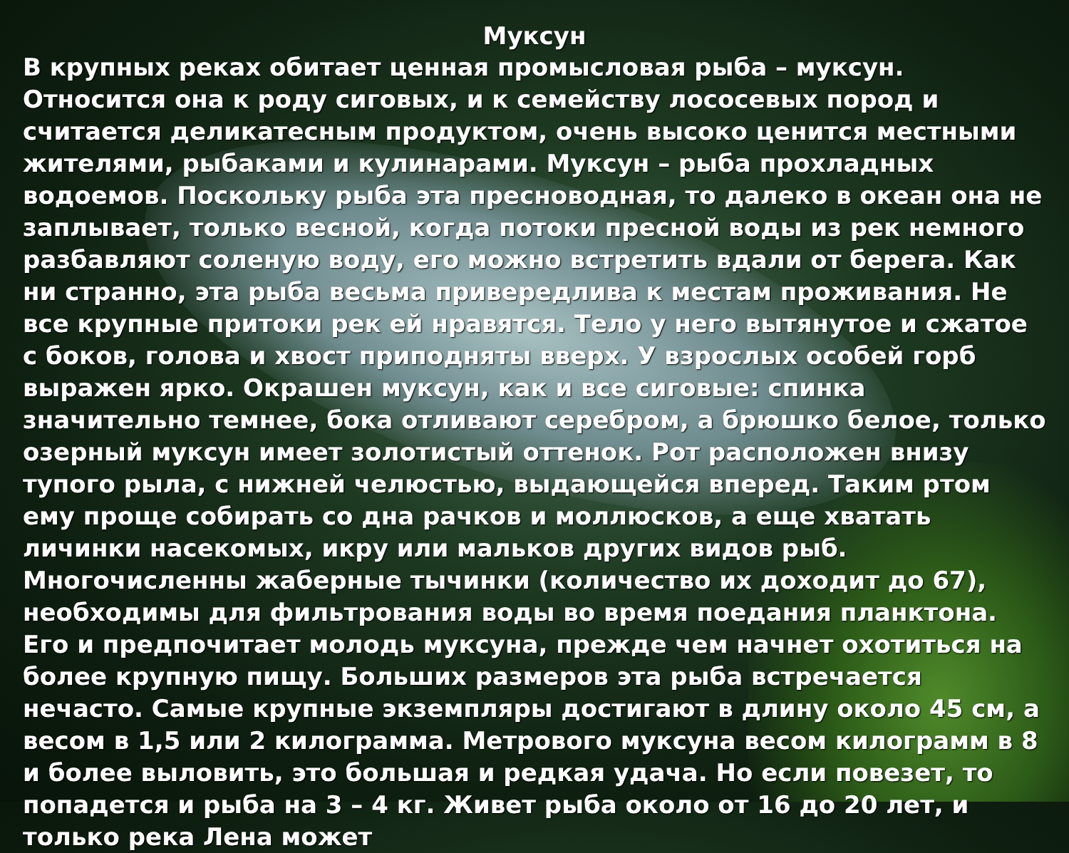Муксун
В крупных реках обитает ценная промысловая рыба – муксун. Относится она к роду сиговых, и к семейству лососевых пород и считается деликатесным продуктом, очень высоко ценится местными жителями, рыбаками и кулинарами. Муксун – рыба прохладных водоемов. Поскольку рыба эта пресноводная, то далеко в океан она не заплывает, только весной, когда потоки пресной воды из рек немного разбавляют соленую воду, его можно встретить вдали от берега. Как ни странно, эта рыба весьма привередлива к местам проживания. Не все крупные притоки рек ей нравятся. Тело у него вытянутое и сжатое с боков, голова и хвост приподняты вверх. У взрослых особей горб выражен ярко. Окрашен муксун, как и все сиговые: спинка значительно темнее, бока отливают серебром, а брюшко белое, только озерный муксун имеет золотистый оттенок. Рот расположен внизу тупого рыла, с нижней челюстью, выдающейся вперед. Таким ртом ему проще собирать со дна рачков и моллюсков, а еще хватать личинки насекомых, икру или мальков других видов рыб. Многочисленны жаберные тычинки (количество их доходит до 67), необходимы для фильтрования воды во время поедания планктона. Его и предпочитает молодь муксуна, прежде чем начнет охотиться на более крупную пищу. Больших размеров эта рыба встречается нечасто. Самые крупные экземпляры достигают в длину около 45 см, а весом в 1,5 или 2 килограмма. Метрового муксуна весом килограмм в 8 и более выловить, это большая и редкая удача. Но если повезет, то попадется и рыба на 3 – 4 кг. Живет рыба около от 16 до 20 лет, и только река Лена может